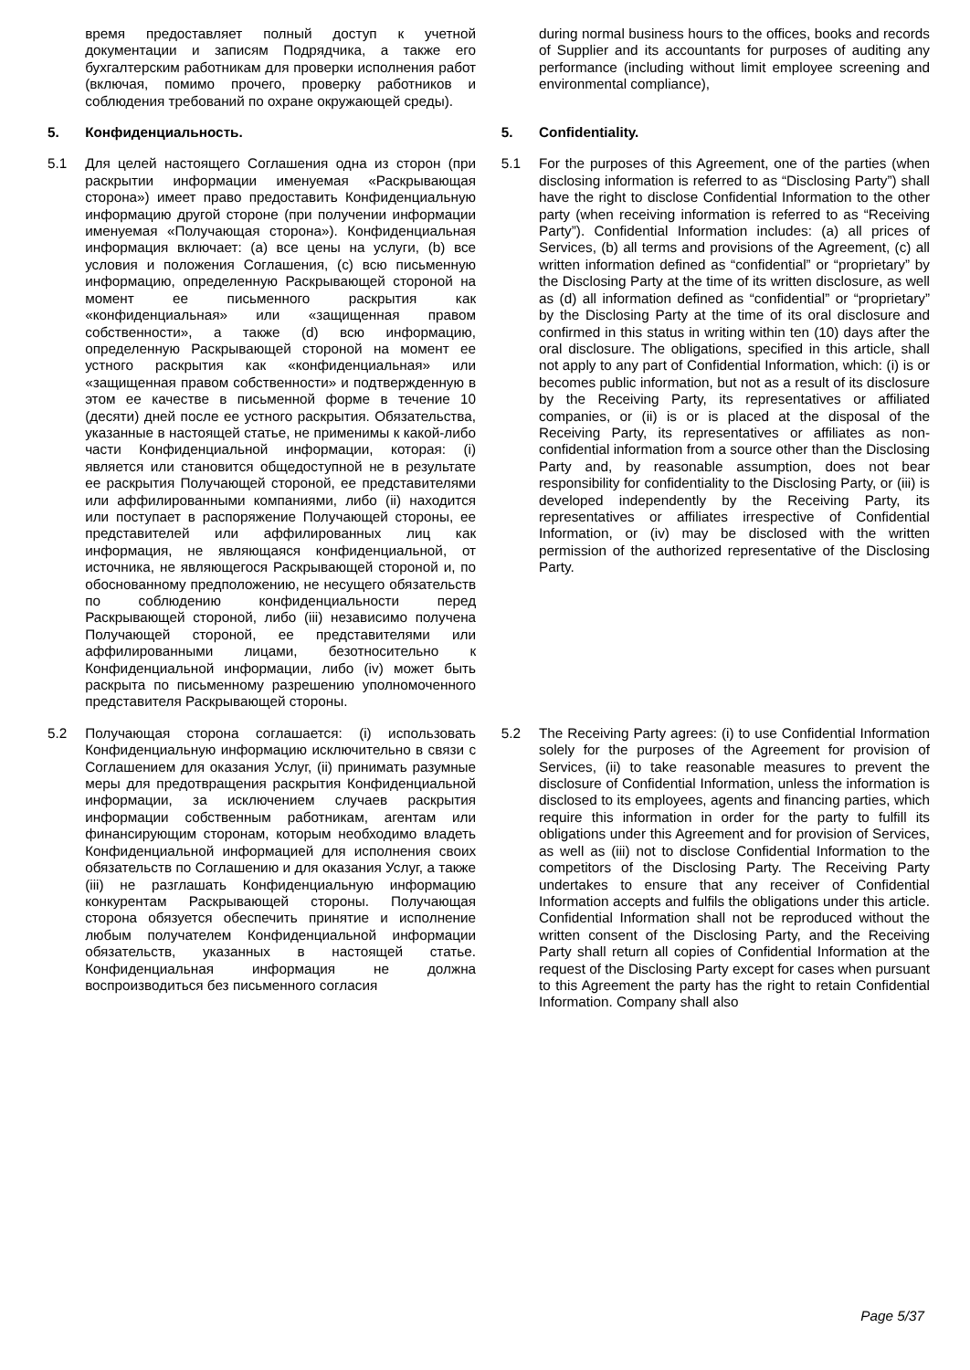| | время предоставляет полный доступ к учетной документации и записям Подрядчика, а также его бухгалтерским работникам для проверки исполнения работ (включая, помимо прочего, проверку работников и соблюдения требований по охране окружающей среды). | | | during normal business hours to the offices, books and records of Supplier and its accountants for purposes of auditing any performance (including without limit employee screening and environmental compliance), |
| 5. | Конфиденциальность. | | 5. | Confidentiality. |
| 5.1 | Для целей настоящего Соглашения одна из сторон (при раскрытии информации именуемая «Раскрывающая сторона») имеет право предоставить Конфиденциальную информацию другой стороне (при получении информации именуемая «Получающая сторона»). Конфиденциальная информация включает: (a) все цены на услуги, (b) все условия и положения Соглашения, (c) всю письменную информацию, определенную Раскрывающей стороной на момент ее письменного раскрытия как «конфиденциальная» или «защищенная правом собственности», а также (d) всю информацию, определенную Раскрывающей стороной на момент ее устного раскрытия как «конфиденциальная» или «защищенная правом собственности» и подтвержденную в этом ее качестве в письменной форме в течение 10 (десяти) дней после ее устного раскрытия. Обязательства, указанные в настоящей статье, не применимы к какой-либо части Конфиденциальной информации, которая: (i) является или становится общедоступной не в результате ее раскрытия Получающей стороной, ее представителями или аффилированными компаниями, либо (ii) находится или поступает в распоряжение Получающей стороны, ее представителей или аффилированных лиц как информация, не являющаяся конфиденциальной, от источника, не являющегося Раскрывающей стороной и, по обоснованному предположению, не несущего обязательств по соблюдению конфиденциальности перед Раскрывающей стороной, либо (iii) независимо получена Получающей стороной, ее представителями или аффилированными лицами, безотносительно к Конфиденциальной информации, либо (iv) может быть раскрыта по письменному разрешению уполномоченного представителя Раскрывающей стороны. | | 5.1 | For the purposes of this Agreement, one of the parties (when disclosing information is referred to as “Disclosing Party”) shall have the right to disclose Confidential Information to the other party (when receiving information is referred to as “Receiving Party”). Confidential Information includes: (a) all prices of Services, (b) all terms and provisions of the Agreement, (c) all written information defined as “confidential” or “proprietary” by the Disclosing Party at the time of its written disclosure, as well as (d) all information defined as “confidential” or “proprietary” by the Disclosing Party at the time of its oral disclosure and confirmed in this status in writing within ten (10) days after the oral disclosure. The obligations, specified in this article, shall not apply to any part of Confidential Information, which: (i) is or becomes public information, but not as a result of its disclosure by the Receiving Party, its representatives or affiliated companies, or (ii) is or is placed at the disposal of the Receiving Party, its representatives or affiliates as non-confidential information from a source other than the Disclosing Party and, by reasonable assumption, does not bear responsibility for confidentiality to the Disclosing Party, or (iii) is developed independently by the Receiving Party, its representatives or affiliates irrespective of Confidential Information, or (iv) may be disclosed with the written permission of the authorized representative of the Disclosing Party. |
| 5.2 | Получающая сторона соглашается: (i) использовать Конфиденциальную информацию исключительно в связи с Соглашением для оказания Услуг, (ii) принимать разумные меры для предотвращения раскрытия Конфиденциальной информации, за исключением случаев раскрытия информации собственным работникам, агентам или финансирующим сторонам, которым необходимо владеть Конфиденциальной информацией для исполнения своих обязательств по Соглашению и для оказания Услуг, а также (iii) не разглашать Конфиденциальную информацию конкурентам Раскрывающей стороны. Получающая сторона обязуется обеспечить принятие и исполнение любым получателем Конфиденциальной информации обязательств, указанных в настоящей статье. Конфиденциальная информация не должна воспроизводиться без письменного согласия | | 5.2 | The Receiving Party agrees: (i) to use Confidential Information solely for the purposes of the Agreement for provision of Services, (ii) to take reasonable measures to prevent the disclosure of Confidential Information, unless the information is disclosed to its employees, agents and financing parties, which require this information in order for the party to fulfill its obligations under this Agreement and for provision of Services, as well as (iii) not to disclose Confidential Information to the competitors of the Disclosing Party. The Receiving Party undertakes to ensure that any receiver of Confidential Information accepts and fulfils the obligations under this article. Confidential Information shall not be reproduced without the written consent of the Disclosing Party, and the Receiving Party shall return all copies of Confidential Information at the request of the Disclosing Party except for cases when pursuant to this Agreement the party has the right to retain Confidential Information. Company shall also |
Page 5/37